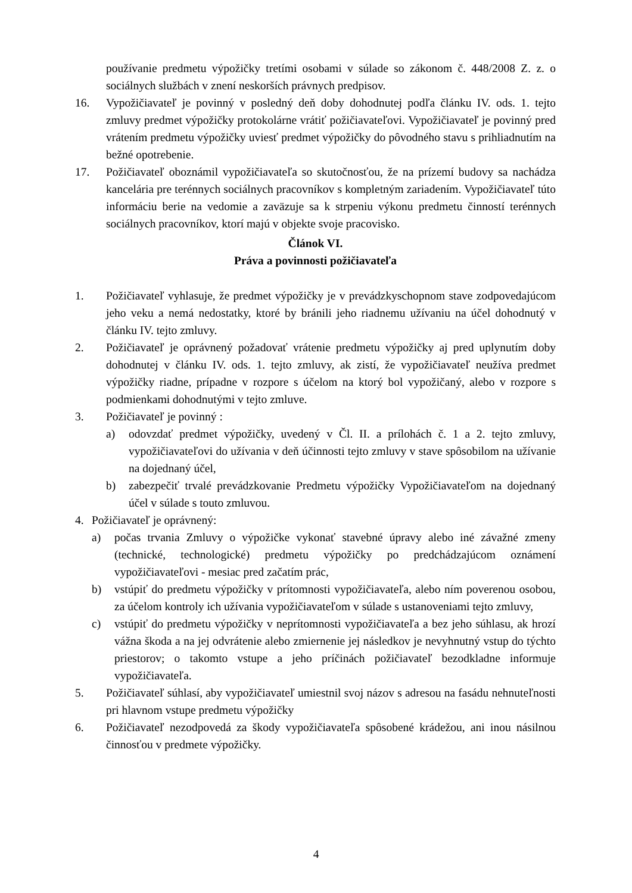používanie predmetu výpožičky tretími osobami v súlade so zákonom č. 448/2008 Z. z. o sociálnych službách v znení neskorších právnych predpisov.
16. Vypožičiavateľ je povinný v posledný deň doby dohodnutej podľa článku IV. ods. 1. tejto zmluvy predmet výpožičky protokolárne vrátiť požičiavateľovi. Vypožičiavateľ je povinný pred vrátením predmetu výpožičky uviesť predmet výpožičky do pôvodného stavu s prihliadnutím na bežné opotrebenie.
17. Požičiavateľ oboznámil vypožičiavateľa so skutočnosťou, že na prízemí budovy sa nachádza kancelária pre terénnych sociálnych pracovníkov s kompletným zariadením. Vypožičiavateľ túto informáciu berie na vedomie a zaväzuje sa k strpeniu výkonu predmetu činností terénnych sociálnych pracovníkov, ktorí majú v objekte svoje pracovisko.
Článok VI.
Práva a povinnosti požičiavateľa
1. Požičiavateľ vyhlasuje, že predmet výpožičky je v prevádzkyschopnom stave zodpovedajúcom jeho veku a nemá nedostatky, ktoré by bránili jeho riadnemu užívaniu na účel dohodnutý v článku IV. tejto zmluvy.
2. Požičiavateľ je oprávnený požadovať vrátenie predmetu výpožičky aj pred uplynutím doby dohodnutej v článku IV. ods. 1. tejto zmluvy, ak zistí, že vypožičiavateľ neužíva predmet výpožičky riadne, prípadne v rozpore s účelom na ktorý bol vypožičaný, alebo v rozpore s podmienkami dohodnutými v tejto zmluve.
3. Požičiavateľ je povinný :
a) odovzdať predmet výpožičky, uvedený v Čl. II. a prílohách č. 1 a 2. tejto zmluvy, vypožičiavateľovi do užívania v deň účinnosti tejto zmluvy v stave spôsobilom na užívanie na dojednaný účel,
b) zabezpečiť trvalé prevádzkovanie Predmetu výpožičky Vypožičiavateľom na dojednaný účel v súlade s touto zmluvou.
4. Požičiavateľ je oprávnený:
a) počas trvania Zmluvy o výpožičke vykonať stavebné úpravy alebo iné závažné zmeny (technické, technologické) predmetu výpožičky po predchádzajúcom oznámení vypožičiavateľovi - mesiac pred začatím prác,
b) vstúpiť do predmetu výpožičky v prítomnosti vypožičiavateľa, alebo ním poverenou osobou, za účelom kontroly ich užívania vypožičiavateľom v súlade s ustanoveniami tejto zmluvy,
c) vstúpiť do predmetu výpožičky v neprítomnosti vypožičiavateľa a bez jeho súhlasu, ak hrozí vážna škoda a na jej odvrátenie alebo zmiernenie jej následkov je nevyhnutný vstup do týchto priestorov; o takomto vstupe a jeho príčinách požičiavateľ bezodkladne informuje vypožičiavateľa.
5. Požičiavateľ súhlasí, aby vypožičiavateľ umiestnil svoj názov s adresou na fasádu nehnuteľnosti pri hlavnom vstupe predmetu výpožičky
6. Požičiavateľ nezodpovedá za škody vypožičiavateľa spôsobené krádežou, ani inou násilnou činnosťou v predmete výpožičky.
4